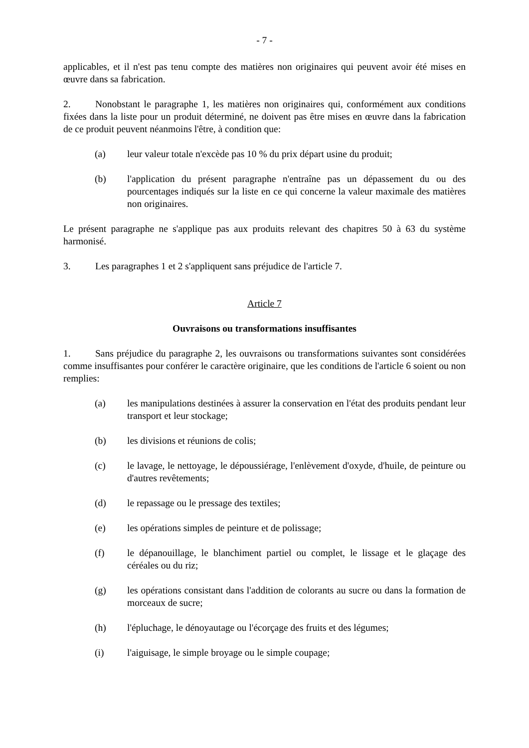- 7 -
applicables, et il n'est pas tenu compte des matières non originaires qui peuvent avoir été mises en œuvre dans sa fabrication.
2. Nonobstant le paragraphe 1, les matières non originaires qui, conformément aux conditions fixées dans la liste pour un produit déterminé, ne doivent pas être mises en œuvre dans la fabrication de ce produit peuvent néanmoins l'être, à condition que:
(a) leur valeur totale n'excède pas 10 % du prix départ usine du produit;
(b) l'application du présent paragraphe n'entraîne pas un dépassement du ou des pourcentages indiqués sur la liste en ce qui concerne la valeur maximale des matières non originaires.
Le présent paragraphe ne s'applique pas aux produits relevant des chapitres 50 à 63 du système harmonisé.
3. Les paragraphes 1 et 2 s'appliquent sans préjudice de l'article 7.
Article 7
Ouvraisons ou transformations insuffisantes
1. Sans préjudice du paragraphe 2, les ouvraisons ou transformations suivantes sont considérées comme insuffisantes pour conférer le caractère originaire, que les conditions de l'article 6 soient ou non remplies:
(a) les manipulations destinées à assurer la conservation en l'état des produits pendant leur transport et leur stockage;
(b) les divisions et réunions de colis;
(c) le lavage, le nettoyage, le dépoussiérage, l'enlèvement d'oxyde, d'huile, de peinture ou d'autres revêtements;
(d) le repassage ou le pressage des textiles;
(e) les opérations simples de peinture et de polissage;
(f) le dépanouillage, le blanchiment partiel ou complet, le lissage et le glaçage des céréales ou du riz;
(g) les opérations consistant dans l'addition de colorants au sucre ou dans la formation de morceaux de sucre;
(h) l'épluchage, le dénoyautage ou l'écorçage des fruits et des légumes;
(i) l'aiguisage, le simple broyage ou le simple coupage;